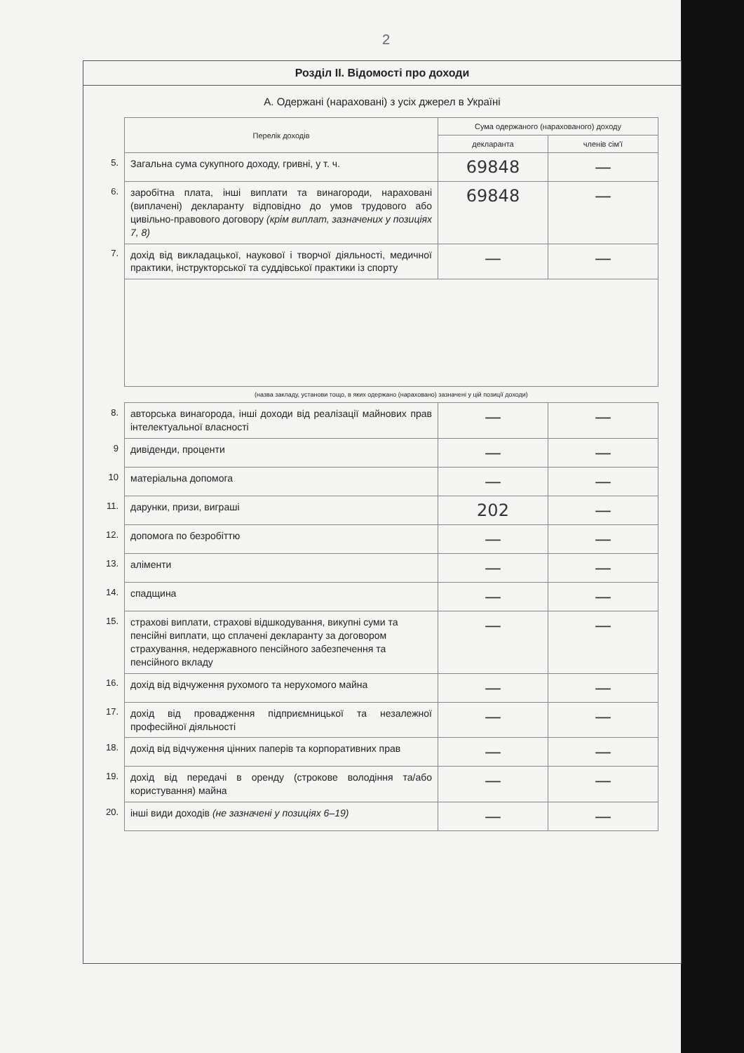2
Розділ ІІ. Відомості про доходи
А. Одержані (нараховані) з усіх джерел в Україні
| | Перелік доходів | Сума одержаного (нарахованого) доходу | |
| | | декларанта | членів сім'ї |
| 5. | Загальна сума сукупного доходу, гривні, у т. ч. | 69848 | — |
| 6. | заробітна плата, інші виплати та винагороди, нараховані (виплачені) декларанту відповідно до умов трудового або цивільно-правового договору (крім виплат, зазначених у позиціях 7, 8) | 69848 | — |
| 7. | дохід від викладацької, наукової і творчої діяльності, медичної практики, інструкторської та суддівської практики із спорту | — | — |
| | (назва закладу, установи тощо, в яких одержано (нараховано) зазначені у цій позиції доходи) | | |
| 8. | авторська винагорода, інші доходи від реалізації майнових прав інтелектуальної власності | — | — |
| 9 | дивіденди, проценти | — | — |
| 10 | матеріальна допомога | — | — |
| 11. | дарунки, призи, виграші | 202 | — |
| 12. | допомога по безробіттю | — | — |
| 13. | аліменти | — | — |
| 14. | спадщина | — | — |
| 15. | страхові виплати, страхові відшкодування, викупні суми та пенсійні виплати, що сплачені декларанту за договором страхування, недержавного пенсійного забезпечення та пенсійного вкладу | — | — |
| 16. | дохід від відчуження рухомого та нерухомого майна | — | — |
| 17. | дохід від провадження підприємницької та незалежної професійної діяльності | — | — |
| 18. | дохід від відчуження цінних паперів та корпоративних прав | — | — |
| 19. | дохід від передачі в оренду (строкове володіння та/або користування) майна | — | — |
| 20. | інші види доходів (не зазначені у позиціях 6–19) | — | — |